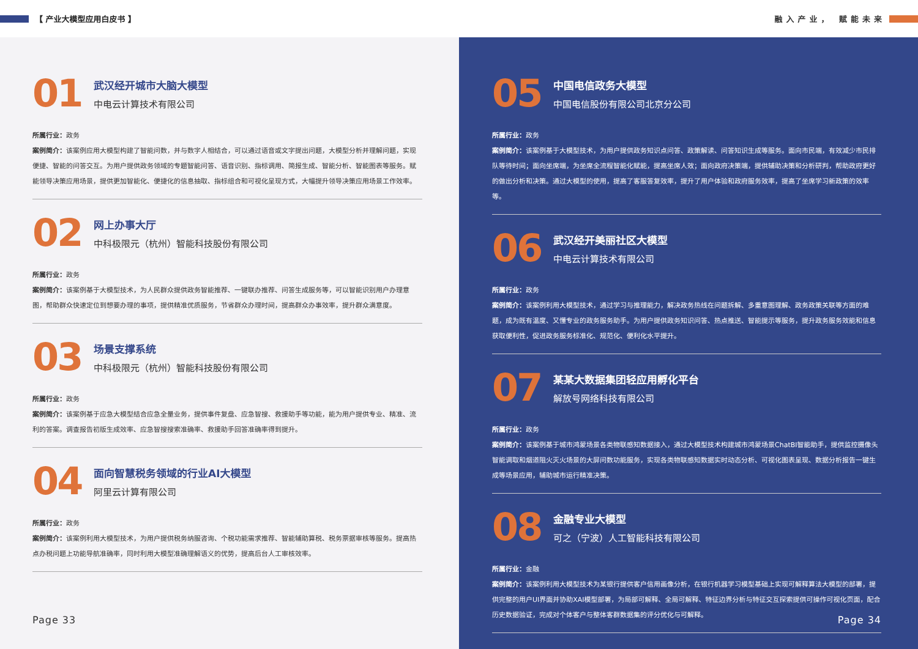【 产业大模型应用白皮书 】 融入产业， 赋能未来
01
武汉经开城市大脑大模型
中电云计算技术有限公司
所属行业：政务
案例简介：该案例应用大模型构建了智能问数，并与数字人相结合，可以通过语音或文字提出问题，大模型分析并理解问题，实现便捷、智能的问答交互。为用户提供政务领域的专题智能问答、语音识别、指标调用、简报生成、智能分析、智能图表等服务。赋能领导决策应用场景，提供更加智能化、便捷化的信息抽取、指标组合和可视化呈现方式，大幅提升领导决策应用场景工作效率。
02
网上办事大厅
中科极限元（杭州）智能科技股份有限公司
所属行业：政务
案例简介：该案例基于大模型技术，为人民群众提供政务智能推荐、一键联办推荐、问答生成服务等，可以智能识别用户办理意图，帮助群众快速定位到想要办理的事项，提供精准优质服务，节省群众办理时间，提高群众办事效率，提升群众满意度。
03
场景支撑系统
中科极限元（杭州）智能科技股份有限公司
所属行业：政务
案例简介：该案例基于应急大模型结合应急全量业务，提供事件复盘、应急智搜、救援助手等功能，能为用户提供专业、精准、流利的答案。调查报告初版生成效率、应急智搜搜索准确率、救援助手回答准确率得到提升。
04
面向智慧税务领域的行业AI大模型
阿里云计算有限公司
所属行业：政务
案例简介：该案例利用大模型技术，为用户提供税务纳服咨询、个税功能需求推荐、智能辅助算税、税务票据审核等服务。提高热点办税问题上功能导航准确率，同时利用大模型准确理解语义的优势，提高后台人工审核效率。
Page 33
05
中国电信政务大模型
中国电信股份有限公司北京分公司
所属行业：政务
案例简介：该案例基于大模型技术，为用户提供政务知识点问答、政策解读、问答知识生成等服务。面向市民端，有效减少市民排队等待时间；面向坐席端，为坐席全流程智能化赋能，提高坐席人效；面向政府决策端，提供辅助决策和分析研判，帮助政府更好的做出分析和决策。通过大模型的使用，提高了客服答复效率，提升了用户体验和政府服务效率，提高了坐席学习新政策的效率等。
06
武汉经开美丽社区大模型
中电云计算技术有限公司
所属行业：政务
案例简介：该案例利用大模型技术，通过学习与推理能力，解决政务热线在问题拆解、多重意图理解、政务政策关联等方面的难题，成为既有温度、又懂专业的政务服务助手。为用户提供政务知识问答、热点推送、智能提示等服务，提升政务服务效能和信息获取便利性，促进政务服务标准化、规范化、便利化水平提升。
07
某某大数据集团轻应用孵化平台
解放号网络科技有限公司
所属行业：政务
案例简介：该案例基于城市鸿蒙场景各类物联感知数据接入，通过大模型技术构建城市鸿蒙场景ChatBI智能助手，提供监控摄像头智能调取和烟道阻火灭火场景的大屏问数功能服务，实现各类物联感知数据实时动态分析、可视化图表呈现、数据分析报告一键生成等场景应用，辅助城市运行精准决策。
08
金融专业大模型
可之（宁波）人工智能科技有限公司
所属行业：金融
案例简介：该案例利用大模型技术为某银行提供客户信用画像分析，在银行机器学习模型基础上实现可解释算法大模型的部署，提供完整的用户UI界面并协助XAI模型部署，为局部可解释、全局可解释、特征边界分析与特征交互探索提供可操作可视化页面，配合历史数据验证，完成对个体客户与整体客群数据集的评分优化与可解释。
Page 34